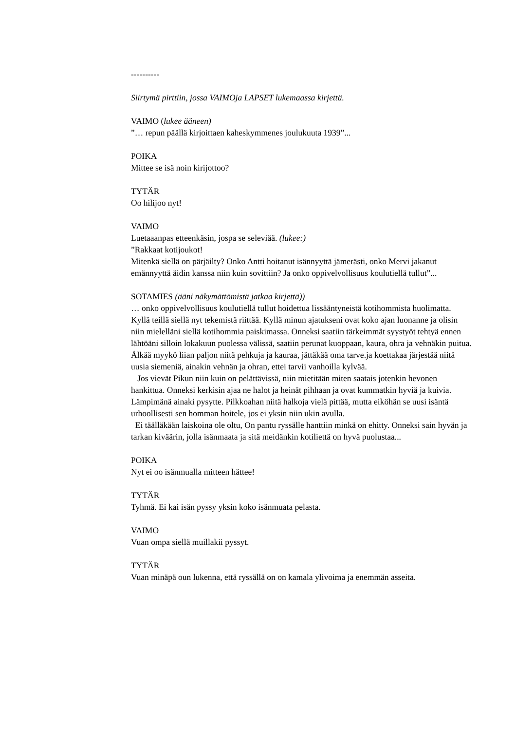----------
Siirtymä pirttiin, jossa VAIMOja LAPSET lukemaassa kirjettä.
VAIMO (lukee ääneen)
”… repun päällä kirjoittaen kaheskymmenes joulukuuta 1939”...
POIKA
Mittee se isä noin kirijottoo?
TYTÄR
Oo hilijoo nyt!
VAIMO
Luetaaanpas etteenkäsin, jospa se seleviää. (lukee:)
”Rakkaat kotijoukot!
Mitenkä siellä on pärjäilty? Onko Antti hoitanut isännyyttä jämerästi, onko Mervi jakanut emännyyttä äidin kanssa niin kuin sovittiin? Ja onko oppivelvollisuus koulutiellä tullut”...
SOTAMIES (ääni näkymättömistä jatkaa kirjettä))
… onko oppivelvollisuus koulutiellä tullut hoidettua lissääntyneistä kotihommista huolimatta. Kyllä teillä siellä nyt tekemistä riittää. Kyllä minun ajatukseni ovat koko ajan luonanne ja olisin niin mielelläni siellä kotihommia paiskimassa. Onneksi saatiin tärkeimmät syystyöt tehtyä ennen lähtöäni silloin lokakuun puolessa välissä, saatiin perunat kuoppaan, kaura, ohra ja vehnäkin puitua. Älkää myykö liian paljon niitä pehkuja ja kauraa, jättäkää oma tarve.ja koettakaa järjestää niitä uusia siemeniä, ainakin vehnän ja ohran, ettei tarvii vanhoilla kylvää.
Jos vievät Pikun niin kuin on pelättävissä, niin mietitään miten saatais jotenkin hevonen hankittua. Onneksi kerkisin ajaa ne halot ja heinät pihhaan ja ovat kummatkin hyviä ja kuivia. Lämpimänä ainaki pysytte. Pilkkoahan niitä halkoja vielä pittää, mutta eiköhän se uusi isäntä urhoollisesti sen homman hoitele, jos ei yksin niin ukin avulla.
Ei täälläkään laiskoina ole oltu, On pantu ryssälle hanttiin minkä on ehitty. Onneksi sain hyvän ja tarkan kiväärin, jolla isänmaata ja sitä meidänkin kotiliettä on hyvä puolustaa...
POIKA
Nyt ei oo isänmualla mitteen hättee!
TYTÄR
Tyhmä. Ei kai isän pyssy yksin koko isänmuata pelasta.
VAIMO
Vuan ompa siellä muillakii pyssyt.
TYTÄR
Vuan minäpä oun lukenna, että ryssällä on on kamala ylivoima ja enemmän asseita.